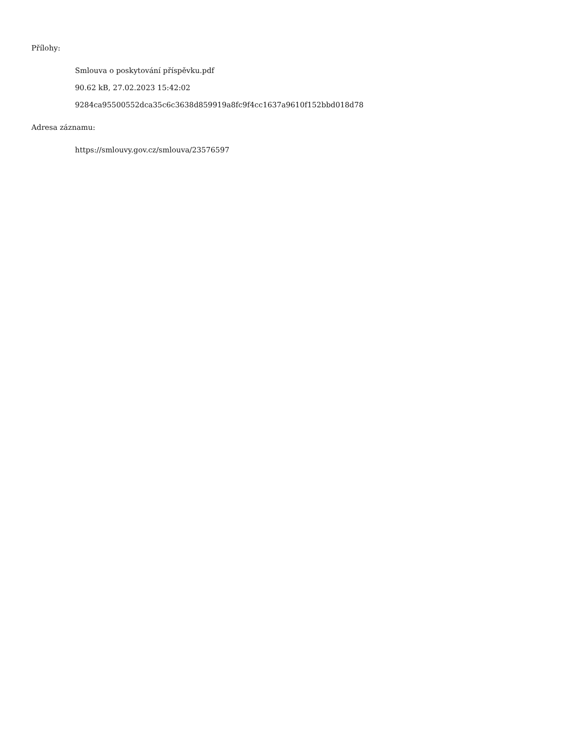Přílohy:
Smlouva o poskytování příspěvku.pdf
90.62 kB, 27.02.2023 15:42:02
9284ca95500552dca35c6c3638d859919a8fc9f4cc1637a9610f152bbd018d78
Adresa záznamu:
https://smlouvy.gov.cz/smlouva/23576597